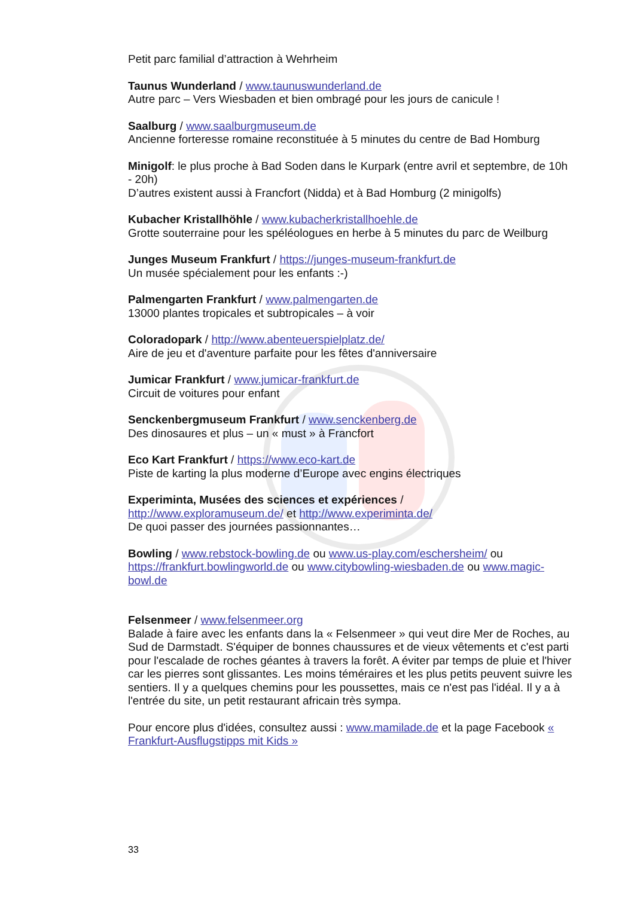Petit parc familial d’attraction à Wehrheim
Taunus Wunderland / www.taunuswunderland.de
Autre parc – Vers Wiesbaden et bien ombragé pour les jours de canicule !
Saalburg / www.saalburgmuseum.de
Ancienne forteresse romaine reconstituée à 5 minutes du centre de Bad Homburg
Minigolf: le plus proche à Bad Soden dans le Kurpark (entre avril et septembre, de 10h - 20h)
D’autres existent aussi à Francfort (Nidda) et à Bad Homburg (2 minigolfs)
Kubacher Kristallhöhle / www.kubacherkristallhoehle.de
Grotte souterraine pour les spéléologues en herbe à 5 minutes du parc de Weilburg
Junges Museum Frankfurt / https://junges-museum-frankfurt.de
Un musée spécialement pour les enfants :-)
Palmengarten Frankfurt / www.palmengarten.de
13000 plantes tropicales et subtropicales – à voir
Coloradopark / http://www.abenteuerspielplatz.de/
Aire de jeu et d'aventure parfaite pour les fêtes d'anniversaire
Jumicar Frankfurt / www.jumicar-frankfurt.de
Circuit de voitures pour enfant
Senckenbergmuseum Frankfurt / www.senckenberg.de
Des dinosaures et plus – un « must » à Francfort
Eco Kart Frankfurt / https://www.eco-kart.de
Piste de karting la plus moderne d’Europe avec engins électriques
Experiminta, Musées des sciences et expériences /
http://www.exploramuseum.de/ et http://www.experiminta.de/
De quoi passer des journées passionnantes…
Bowling / www.rebstock-bowling.de ou www.us-play.com/eschersheim/ ou https://frankfurt.bowlingworld.de ou www.citybowling-wiesbaden.de ou www.magic-bowl.de
Felsenmeer / www.felsenmeer.org
Balade à faire avec les enfants dans la « Felsenmeer » qui veut dire Mer de Roches, au Sud de Darmstadt. S'équiper de bonnes chaussures et de vieux vêtements et c'est parti pour l'escalade de roches géantes à travers la forêt. A éviter par temps de pluie et l'hiver car les pierres sont glissantes. Les moins téméraires et les plus petits peuvent suivre les sentiers. Il y a quelques chemins pour les poussettes, mais ce n'est pas l'idéal. Il y a à l'entrée du site, un petit restaurant africain très sympa.
Pour encore plus d'idées, consultez aussi : www.mamilade.de et la page Facebook « Frankfurt-Ausflugstipps mit Kids »
33